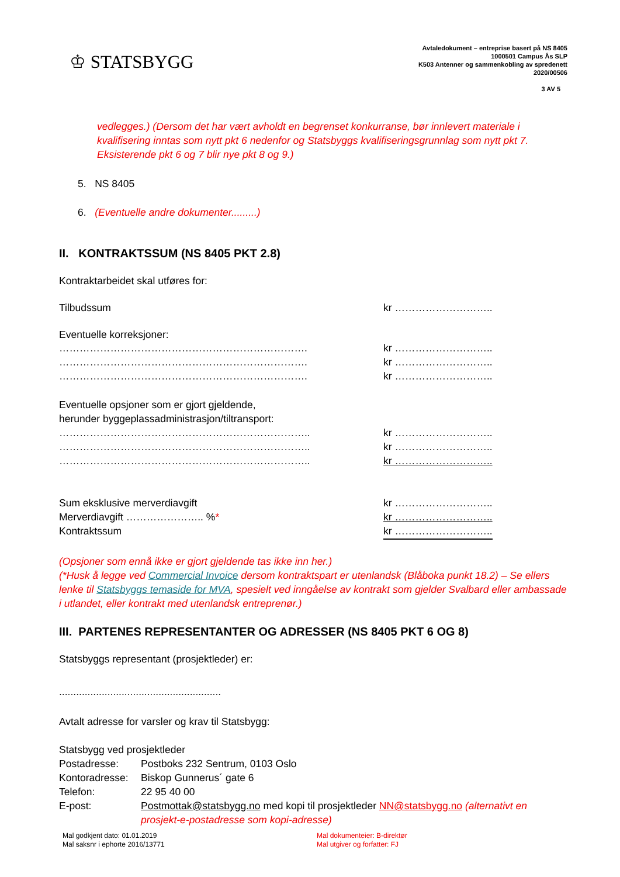♔ STATSBYGG
Avtaledokument – entreprise basert på NS 8405
1000501 Campus Ås SLP
K503 Antenner og sammenkobling av spredenett
2020/00506
3 AV 5
vedlegges.) (Dersom det har vært avholdt en begrenset konkurranse, bør innlevert materiale i kvalifisering inntas som nytt pkt 6 nedenfor og Statsbyggs kvalifiseringsgrunnlag som nytt pkt 7. Eksisterende pkt 6 og 7 blir nye pkt 8 og 9.)
5. NS 8405
6. (Eventuelle andre dokumenter.........)
II. KONTRAKTSSUM (NS 8405 PKT 2.8)
Kontraktarbeidet skal utføres for:
Tilbudssum kr ………………………..
Eventuelle korreksjoner:
………………………………………………………………. kr ………………………..
………………………………………………………………. kr ………………………..
………………………………………………………………. kr ………………………..
Eventuelle opsjoner som er gjort gjeldende,
herunder byggeplassadministrasjon/tiltransport:
……………………………………………………………….. kr ………………………..
……………………………………………………………….. kr ………………………..
……………………………………………………………….. kr ………………………..
Sum eksklusive merverdiavgift kr ………………………..
Merverdiavgift ………………….. %* kr ………………………..
Kontraktssum kr ………………………..
(Opsjoner som ennå ikke er gjort gjeldende tas ikke inn her.)
(*Husk å legge ved Commercial Invoice dersom kontraktspart er utenlandsk (Blåboka punkt 18.2) – Se ellers lenke til Statsbyggs temaside for MVA, spesielt ved inngåelse av kontrakt som gjelder Svalbard eller ambassade i utlandet, eller kontrakt med utenlandsk entreprenør.)
III. PARTENES REPRESENTANTER OG ADRESSER (NS 8405 PKT 6 OG 8)
Statsbyggs representant (prosjektleder) er:
.........................................................
Avtalt adresse for varsler og krav til Statsbygg:
Statsbygg ved prosjektleder
Postadresse: Postboks 232 Sentrum, 0103 Oslo
Kontoradresse:
Biskop Gunnerus´ gate 6
Telefon: 22 95 40 00
E-post: Postmottak@statsbygg.no med kopi til prosjektleder NN@statsbygg.no (alternativt en prosjekt-e-postadresse som kopi-adresse)
Mal godkjent dato: 01.01.2019
Mal saksnr i ephorte 2016/13771
Mal dokumenteier: B-direktør
Mal utgiver og forfatter: FJ